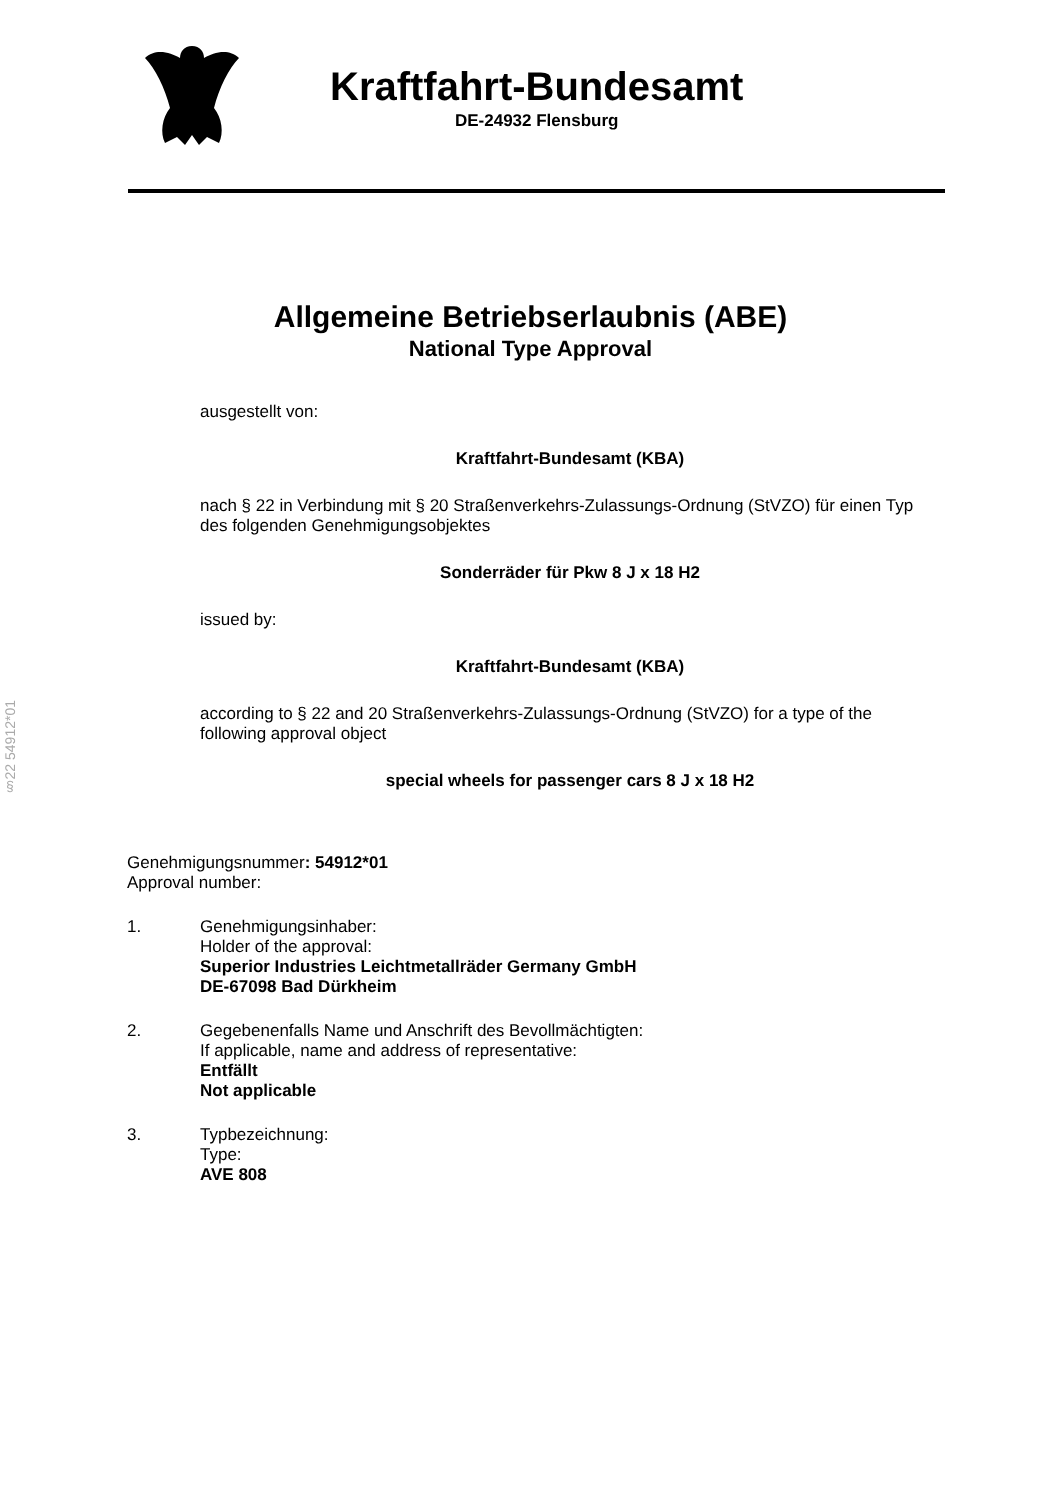Kraftfahrt-Bundesamt
DE-24932 Flensburg
Allgemeine Betriebserlaubnis (ABE)
National Type Approval
ausgestellt von:
Kraftfahrt-Bundesamt (KBA)
nach § 22 in Verbindung mit § 20 Straßenverkehrs-Zulassungs-Ordnung (StVZO) für einen Typ des folgenden Genehmigungsobjektes
Sonderräder für Pkw 8 J x 18 H2
issued by:
Kraftfahrt-Bundesamt (KBA)
according to § 22 and 20 Straßenverkehrs-Zulassungs-Ordnung (StVZO) for a type of the following approval object
special wheels for passenger cars 8 J x 18 H2
§22 54912*01
Genehmigungsnummer: 54912*01
Approval number:
1. Genehmigungsinhaber:
Holder of the approval:
Superior Industries Leichtmetallräder Germany GmbH
DE-67098 Bad Dürkheim
2. Gegebenenfalls Name und Anschrift des Bevollmächtigten:
If applicable, name and address of representative:
Entfällt
Not applicable
3. Typbezeichnung:
Type:
AVE 808